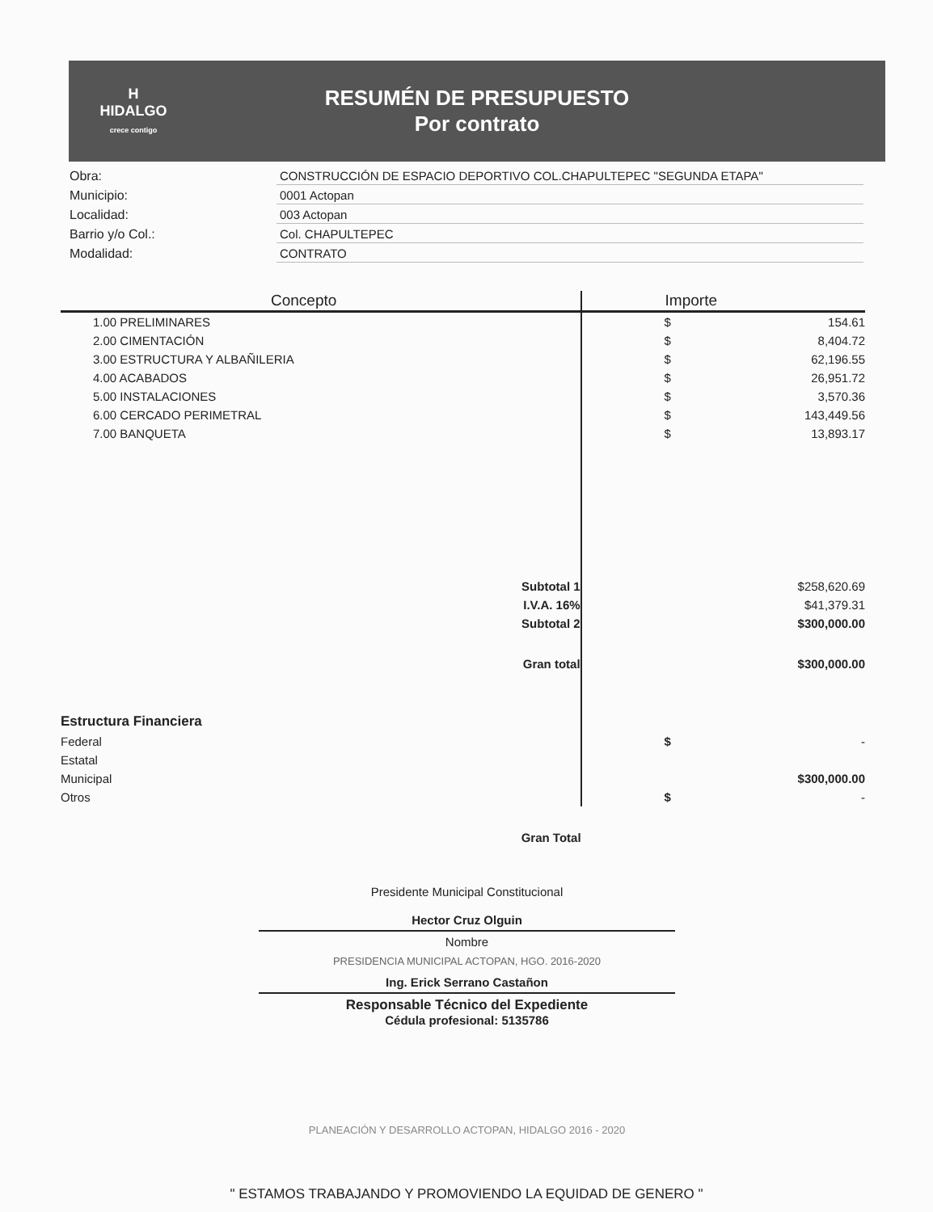H
HIDALGO
crece contigo
RESUMÉN DE PRESUPUESTO
Por contrato
| Obra: | CONSTRUCCIÓN DE ESPACIO DEPORTIVO COL.CHAPULTEPEC "SEGUNDA ETAPA" |
| Municipio: | 0001 Actopan |
| Localidad: | 003 Actopan |
| Barrio y/o Col.: | Col. CHAPULTEPEC |
| Modalidad: | CONTRATO |
| Concepto | | Importe | |
| --- | --- | --- | --- |
| 1.00 PRELIMINARES | | $ | 154.61 |
| 2.00 CIMENTACIÓN | | $ | 8,404.72 |
| 3.00 ESTRUCTURA Y ALBAÑILERIA | | $ | 62,196.55 |
| 4.00 ACABADOS | | $ | 26,951.72 |
| 5.00 INSTALACIONES | | $ | 3,570.36 |
| 6.00 CERCADO PERIMETRAL | | $ | 143,449.56 |
| 7.00 BANQUETA | | $ | 13,893.17 |
| Subtotal 1 | | | $258,620.69 |
| I.V.A. 16% | | | $41,379.31 |
| Subtotal 2 | | | $300,000.00 |
| Gran total | | | $300,000.00 |
| Estructura Financiera | | | |
| Federal | | $ | - |
| Estatal | | | |
| Municipal | | | $300,000.00 |
| Otros | | $ | - |
| Gran Total | | | |
Presidente Municipal Constitucional
Hector Cruz Olguin
Nombre
PRESIDENCIA MUNICIPAL ACTOPAN, HGO. 2016-2020
Ing. Erick Serrano Castañon
Responsable Técnico del Expediente
Cédula profesional: 5135786
PLANEACIÓN Y DESARROLLO ACTOPAN, HIDALGO 2016 - 2020
" ESTAMOS TRABAJANDO Y PROMOVIENDO LA EQUIDAD DE GENERO "